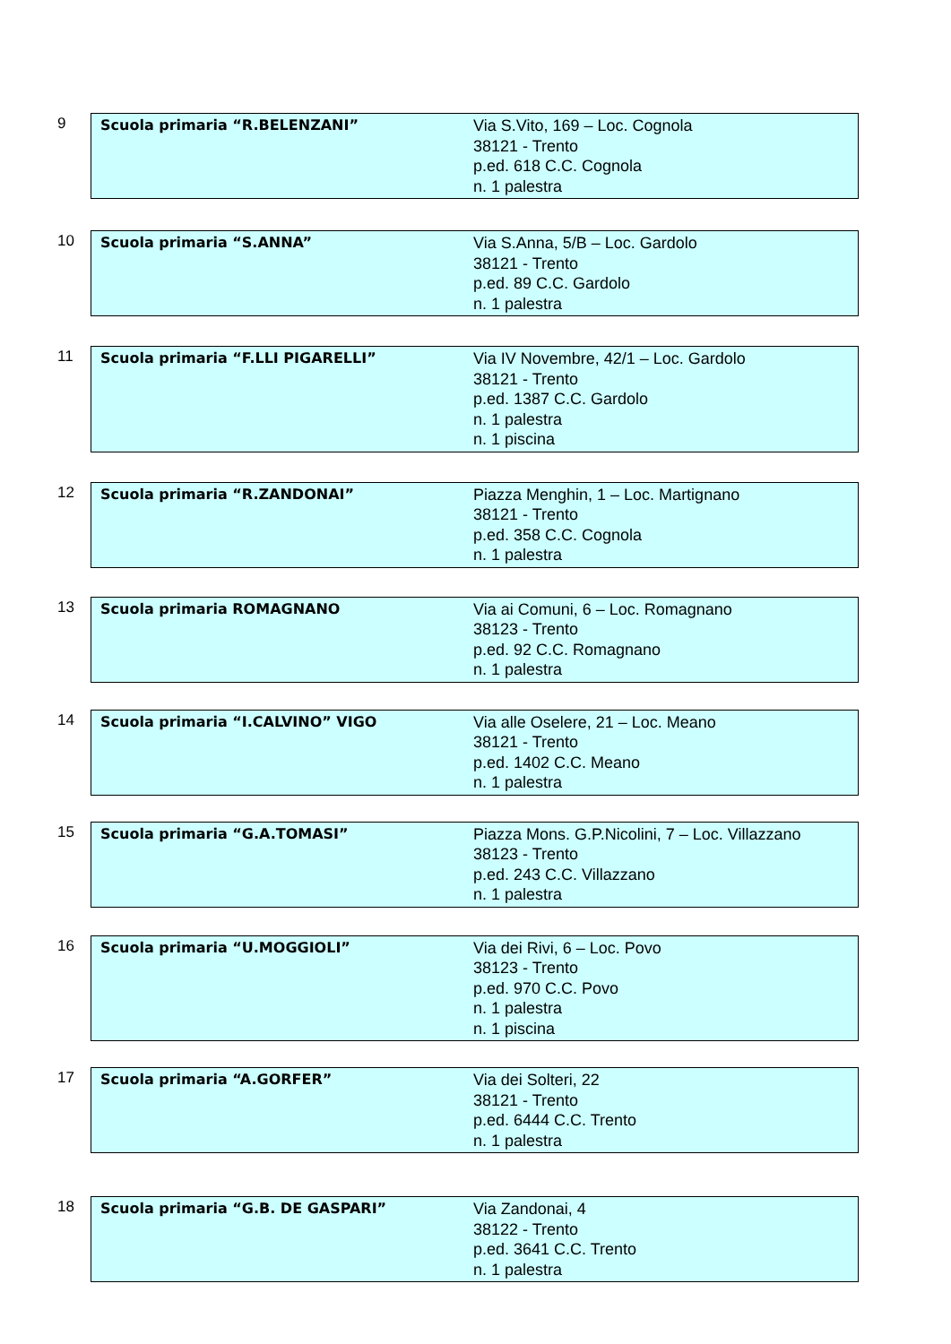9
| Scuola primaria “R.BELENZANI” | Via S.Vito, 169 – Loc. Cognola 38121 - Trento p.ed. 618 C.C. Cognola n. 1 palestra |
10
| Scuola primaria “S.ANNA” | Via S.Anna, 5/B – Loc. Gardolo 38121 - Trento p.ed. 89 C.C. Gardolo n. 1 palestra |
11
| Scuola primaria “F.LLI PIGARELLI” | Via IV Novembre, 42/1 – Loc. Gardolo 38121 - Trento p.ed. 1387 C.C. Gardolo n. 1 palestra n. 1 piscina |
12
| Scuola primaria “R.ZANDONAI” | Piazza Menghin, 1 – Loc. Martignano 38121 - Trento p.ed. 358 C.C. Cognola n. 1 palestra |
13
| Scuola primaria ROMAGNANO | Via ai Comuni, 6 – Loc. Romagnano 38123 - Trento p.ed. 92 C.C. Romagnano n. 1 palestra |
14
| Scuola primaria “I.CALVINO” VIGO | Via alle Oselere, 21 – Loc. Meano 38121 - Trento p.ed. 1402 C.C. Meano n. 1 palestra |
15
| Scuola primaria “G.A.TOMASI” | Piazza Mons. G.P.Nicolini, 7 – Loc. Villazzano 38123 - Trento p.ed. 243 C.C. Villazzano n. 1 palestra |
16
| Scuola primaria “U.MOGGIOLI” | Via dei Rivi, 6 – Loc. Povo 38123 - Trento p.ed. 970 C.C. Povo n. 1 palestra n. 1 piscina |
17
| Scuola primaria “A.GORFER” | Via dei Solteri, 22 38121 - Trento p.ed. 6444 C.C. Trento n. 1 palestra |
18
| Scuola primaria “G.B. DE GASPARI” | Via Zandonai, 4 38122 - Trento p.ed. 3641 C.C. Trento n. 1 palestra |